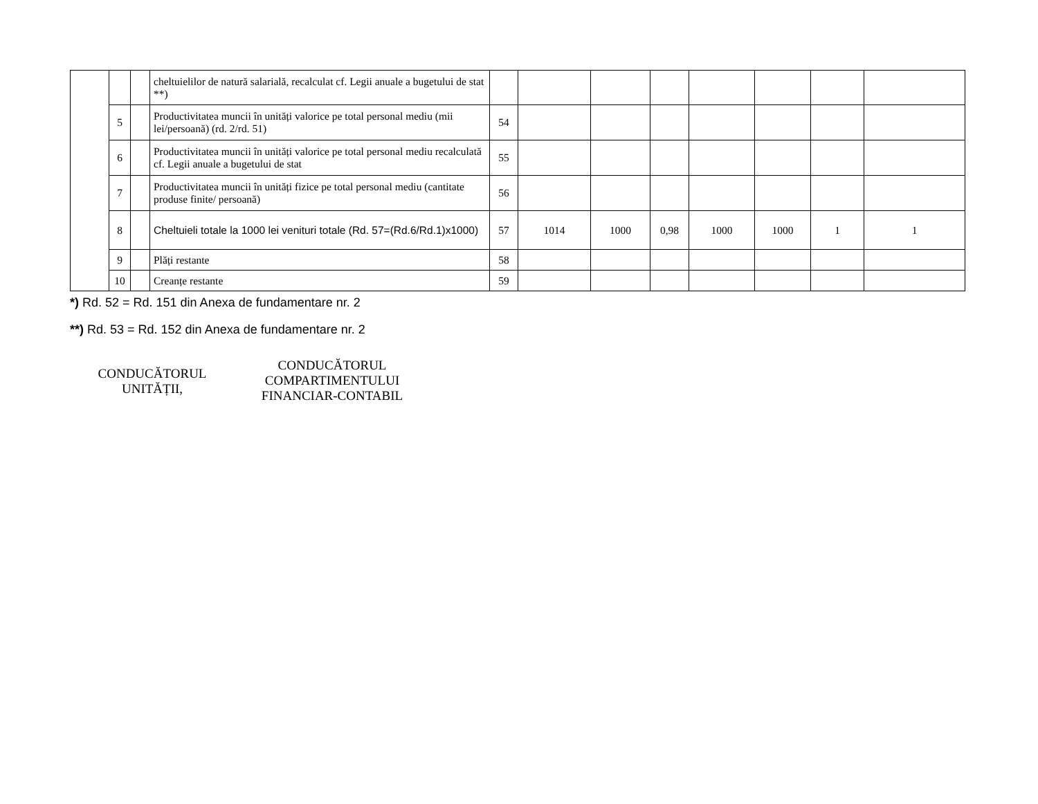| | | | cheltuielilor de natură salarială, recalculat cf. Legii anuale a bugetului de stat **) | | | | | | | | |
| | 5 | | Productivitatea muncii în unități valorice pe total personal mediu (mii lei/persoană) (rd. 2/rd. 51) | 54 | | | | | | | |
| | 6 | | Productivitatea muncii în unități valorice pe total personal mediu recalculată cf. Legii anuale a bugetului de stat | 55 | | | | | | | |
| | 7 | | Productivitatea muncii în unități fizice pe total personal mediu (cantitate produse finite/ persoană) | 56 | | | | | | | |
| | 8 | | Cheltuieli totale la 1000 lei venituri totale (Rd. 57=(Rd.6/Rd.1)x1000) | 57 | 1014 | 1000 | 0,98 | 1000 | 1000 | 1 | 1 |
| | 9 | | Plăți restante | 58 | | | | | | | |
| | 10 | | Creanțe restante | 59 | | | | | | | |
*) Rd. 52 = Rd. 151 din Anexa de fundamentare nr. 2
**) Rd. 53 = Rd. 152 din Anexa de fundamentare nr. 2
CONDUCĂTORUL UNITĂȚII,
CONDUCĂTORUL COMPARTIMENTULUI FINANCIAR-CONTABIL